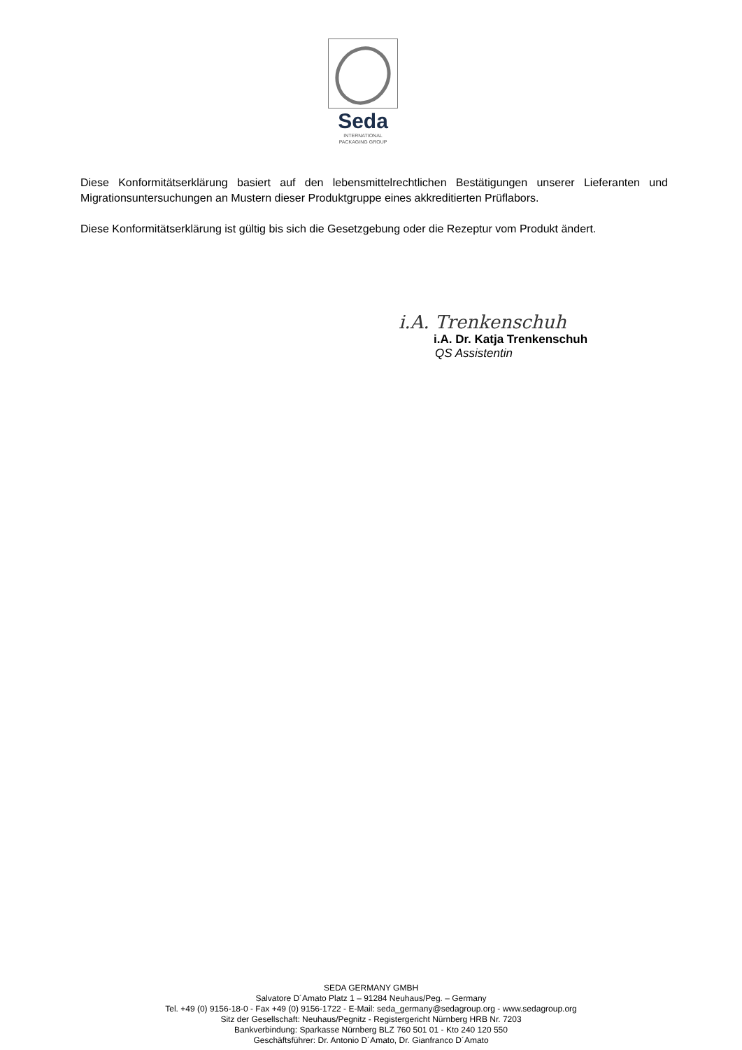Seda
INTERNATIONAL
PACKAGING GROUP
Diese Konformitätserklärung basiert auf den lebensmittelrechtlichen Bestätigungen unserer Lieferanten und Migrationsuntersuchungen an Mustern dieser Produktgruppe eines akkreditierten Prüflabors.
Diese Konformitätserklärung ist gültig bis sich die Gesetzgebung oder die Rezeptur vom Produkt ändert.
i.A. Trenkenschuh
i.A. Dr. Katja Trenkenschuh
QS Assistentin
SEDA GERMANY GMBH
Salvatore D´Amato Platz 1 – 91284 Neuhaus/Peg. – Germany
Tel. +49 (0) 9156-18-0 - Fax +49 (0) 9156-1722 - E-Mail: seda_germany@sedagroup.org - www.sedagroup.org
Sitz der Gesellschaft: Neuhaus/Pegnitz - Registergericht Nürnberg HRB Nr. 7203
Bankverbindung: Sparkasse Nürnberg BLZ 760 501 01 - Kto 240 120 550
Geschäftsführer: Dr. Antonio D´Amato, Dr. Gianfranco D´Amato